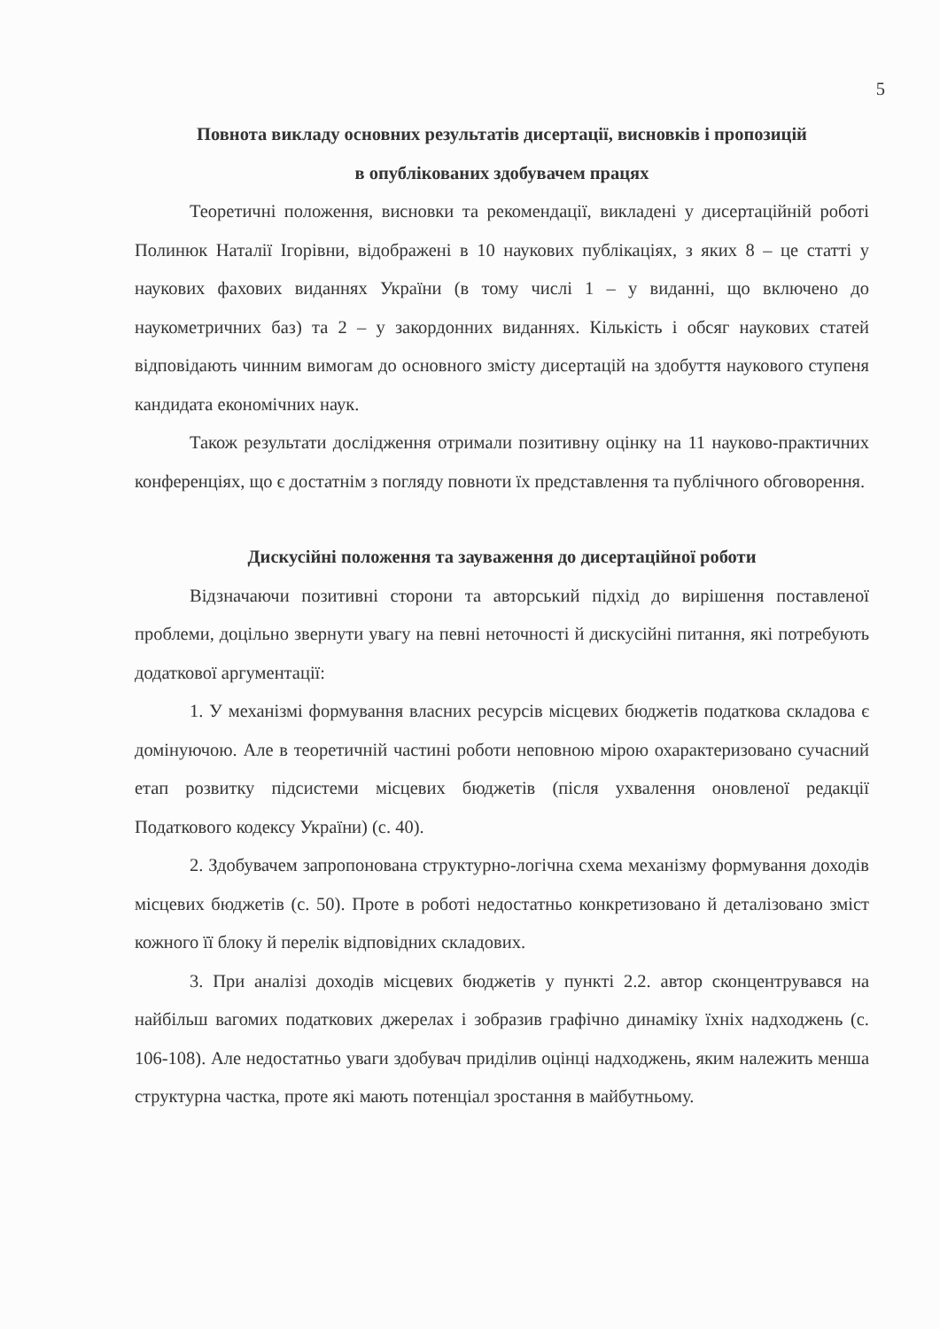5
Повнота викладу основних результатів дисертації, висновків і пропозицій
в опублікованих здобувачем працях
Теоретичні положення, висновки та рекомендації, викладені у дисертаційній роботі Полинюк Наталії Ігорівни, відображені в 10 наукових публікаціях, з яких 8 – це статті у наукових фахових виданнях України (в тому числі 1 – у виданні, що включено до наукометричних баз) та 2 – у закордонних виданнях. Кількість і обсяг наукових статей відповідають чинним вимогам до основного змісту дисертацій на здобуття наукового ступеня кандидата економічних наук.
Також результати дослідження отримали позитивну оцінку на 11 науково-практичних конференціях, що є достатнім з погляду повноти їх представлення та публічного обговорення.
Дискусійні положення та зауваження до дисертаційної роботи
Відзначаючи позитивні сторони та авторський підхід до вирішення поставленої проблеми, доцільно звернути увагу на певні неточності й дискусійні питання, які потребують додаткової аргументації:
1. У механізмі формування власних ресурсів місцевих бюджетів податкова складова є домінуючою. Але в теоретичній частині роботи неповною мірою охарактеризовано сучасний етап розвитку підсистеми місцевих бюджетів (після ухвалення оновленої редакції Податкового кодексу України) (с. 40).
2. Здобувачем запропонована структурно-логічна схема механізму формування доходів місцевих бюджетів (с. 50). Проте в роботі недостатньо конкретизовано й деталізовано зміст кожного її блоку й перелік відповідних складових.
3. При аналізі доходів місцевих бюджетів у пункті 2.2. автор сконцентрувався на найбільш вагомих податкових джерелах і зобразив графічно динаміку їхніх надходжень (с. 106-108). Але недостатньо уваги здобувач приділив оцінці надходжень, яким належить менша структурна частка, проте які мають потенціал зростання в майбутньому.